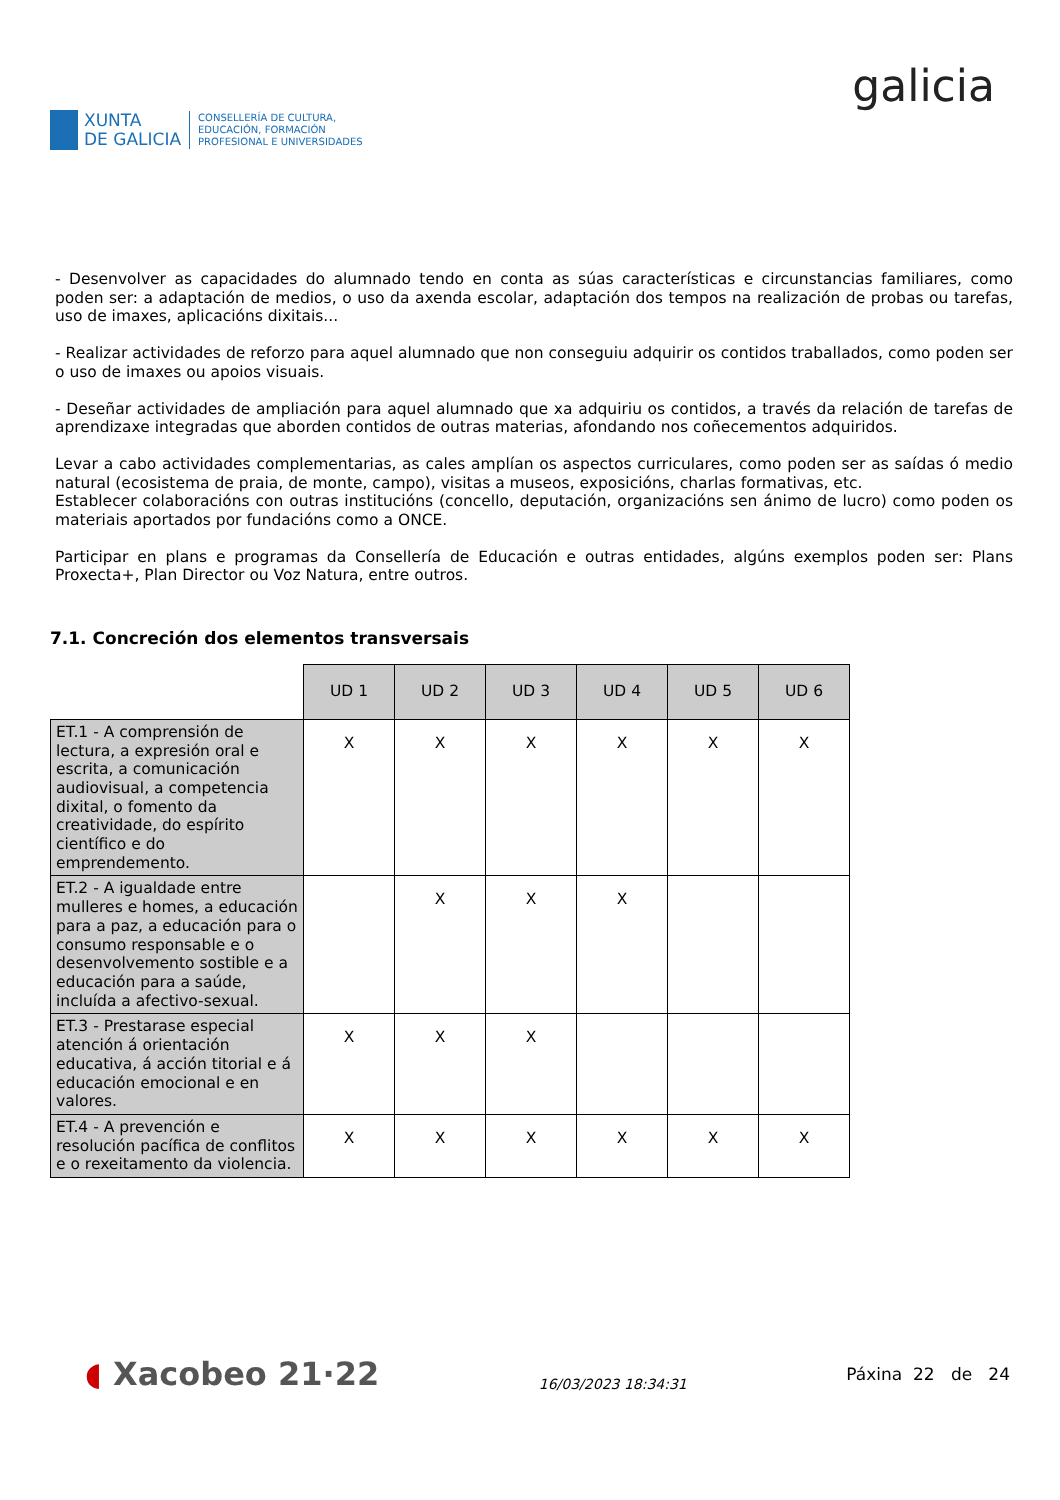XUNTA
DE GALICIA
CONSELLERÍA DE CULTURA,
EDUCACIÓN, FORMACIÓN
PROFESIONAL E UNIVERSIDADES
galicia
- Desenvolver as capacidades do alumnado tendo en conta as súas características e circunstancias familiares, como poden ser: a adaptación de medios, o uso da axenda escolar, adaptación dos tempos na realización de probas ou tarefas, uso de imaxes, aplicacións dixitais...
- Realizar actividades de reforzo para aquel alumnado que non conseguiu adquirir os contidos traballados, como poden ser o uso de imaxes ou apoios visuais.
- Deseñar actividades de ampliación para aquel alumnado que xa adquiriu os contidos, a través da relación de tarefas de aprendizaxe integradas que aborden contidos de outras materias, afondando nos coñecementos adquiridos.
Levar a cabo actividades complementarias, as cales amplían os aspectos curriculares, como poden ser as saídas ó medio natural (ecosistema de praia, de monte, campo), visitas a museos, exposicións, charlas formativas, etc.
Establecer colaboracións con outras institucións (concello, deputación, organizacións sen ánimo de lucro) como poden os materiais aportados por fundacións como a ONCE.
Participar en plans e programas da Consellería de Educación e outras entidades, algúns exemplos poden ser: Plans Proxecta+, Plan Director ou Voz Natura, entre outros.
7.1. Concreción dos elementos transversais
| | UD 1 | UD 2 | UD 3 | UD 4 | UD 5 | UD 6 |
| ET.1 - A comprensión de lectura, a expresión oral e escrita, a comunicación audiovisual, a competencia dixital, o fomento da creatividade, do espírito científico e do emprendemento. | X | X | X | X | X | X |
| ET.2 - A igualdade entre mulleres e homes, a educación para a paz, a educación para o consumo responsable e o desenvolvemento sostible e a educación para a saúde, incluída a afectivo-sexual. | | X | X | X | | |
| ET.3 - Prestarase especial atención á orientación educativa, á acción titorial e á educación emocional e en valores. | X | X | X | | | |
| ET.4 - A prevención e resolución pacífica de conflitos e o rexeitamento da violencia. | X | X | X | X | X | X |
◖ Xacobeo 21·22
16/03/2023 18:34:31
Páxina 22 de 24